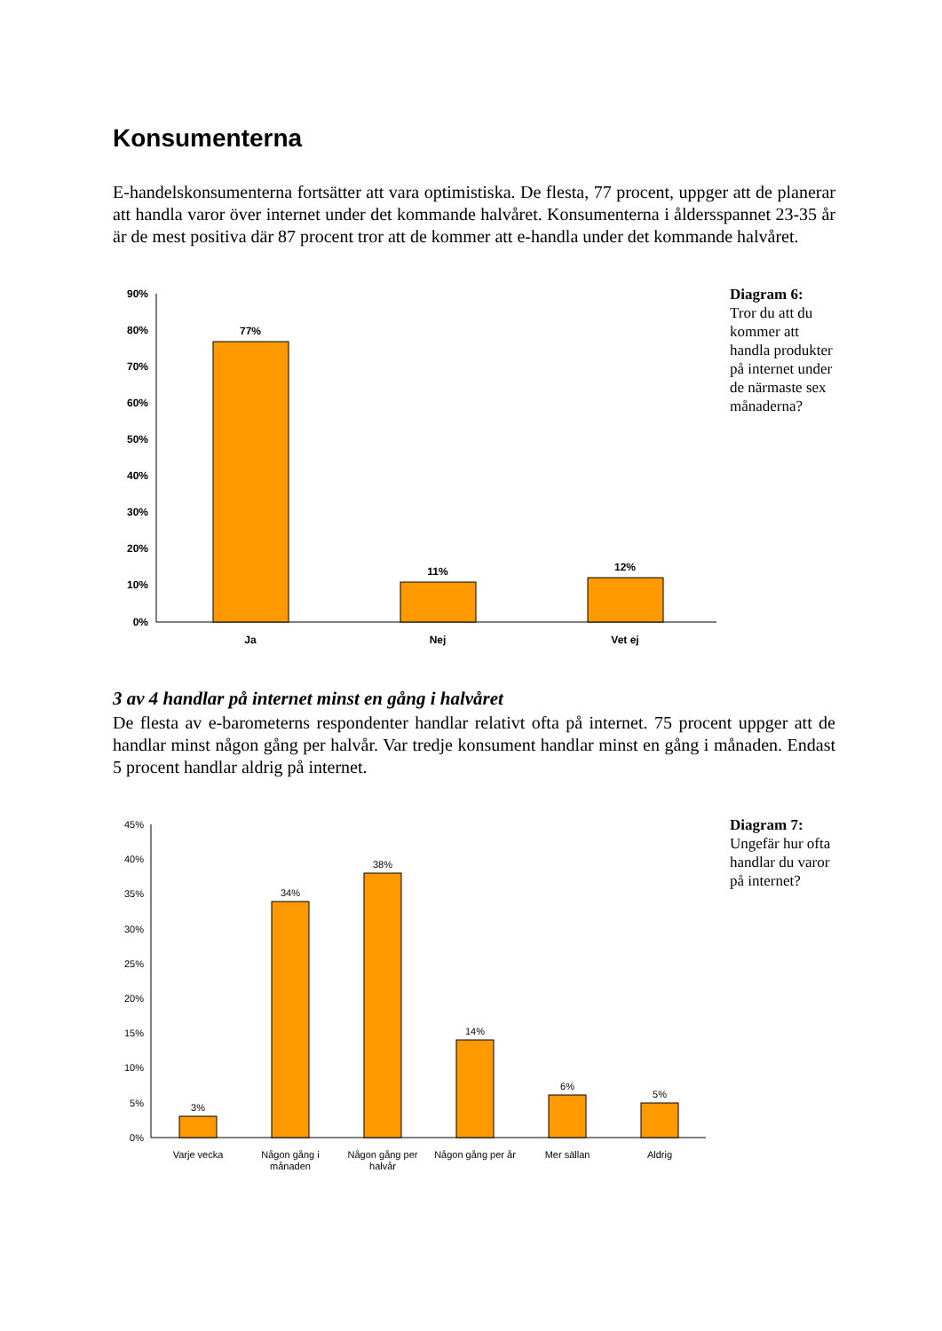Konsumenterna
E-handelskonsumenterna fortsätter att vara optimistiska. De flesta, 77 procent, uppger att de planerar att handla varor över internet under det kommande halvåret. Konsumenterna i åldersspannet 23-35 år är de mest positiva där 87 procent tror att de kommer att e-handla under det kommande halvåret.
90%
80%
70%
60%
50%
40%
30%
20%
10%
0%
77%
11%
12%
Ja
Nej
Vet ej
Diagram 6:
Tror du att du kommer att handla produkter på internet under de närmaste sex månaderna?
3 av 4 handlar på internet minst en gång i halvåret
De flesta av e-barometerns respondenter handlar relativt ofta på internet. 75 procent uppger att de handlar minst någon gång per halvår. Var tredje konsument handlar minst en gång i månaden. Endast 5 procent handlar aldrig på internet.
45%
40%
35%
30%
25%
20%
15%
10%
5%
0%
3%
34%
38%
14%
6%
5%
Varje vecka
Någon gång i
månaden
Någon gång per
halvår
Någon gång per år
Mer sällan
Aldrig
Diagram 7:
Ungefär hur ofta handlar du varor på internet?